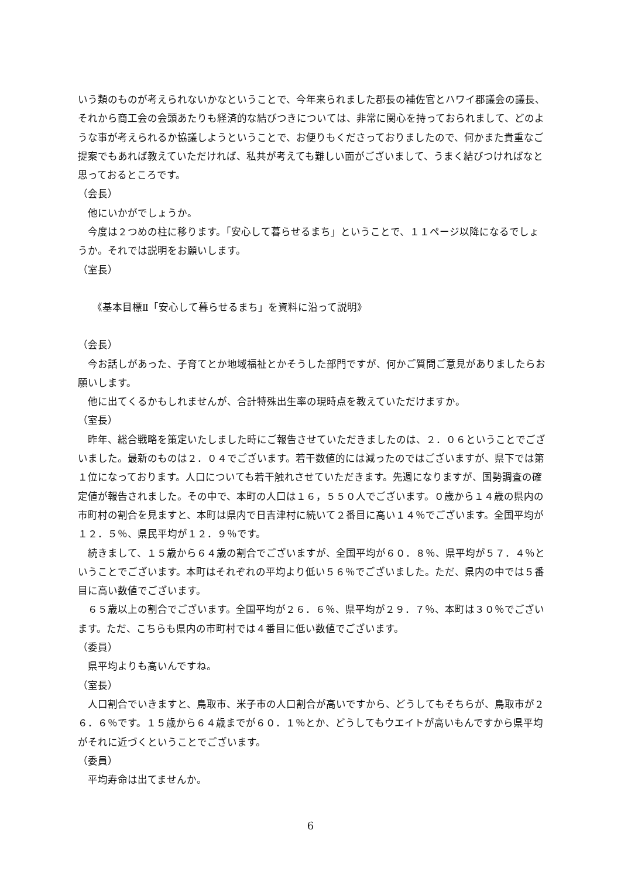いう類のものが考えられないかなということで、今年来られました郡長の補佐官とハワイ郡議会の議長、それから商工会の会頭あたりも経済的な結びつきについては、非常に関心を持っておられまして、どのような事が考えられるか協議しようということで、お便りもくださっておりましたので、何かまた貴重なご提案でもあれば教えていただければ、私共が考えても難しい面がございまして、うまく結びつければなと思っておるところです。
（会長）
他にいかがでしょうか。
今度は２つめの柱に移ります。「安心して暮らせるまち」ということで、１１ページ以降になるでしょうか。それでは説明をお願いします。
（室長）
《基本目標Ⅱ「安心して暮らせるまち」を資料に沿って説明》
（会長）
今お話しがあった、子育てとか地域福祉とかそうした部門ですが、何かご質問ご意見がありましたらお願いします。
他に出てくるかもしれませんが、合計特殊出生率の現時点を教えていただけますか。
（室長）
昨年、総合戦略を策定いたしました時にご報告させていただきましたのは、２．０６ということでございました。最新のものは２．０４でございます。若干数値的には減ったのではございますが、県下では第１位になっております。人口についても若干触れさせていただきます。先週になりますが、国勢調査の確定値が報告されました。その中で、本町の人口は１６，５５０人でございます。０歳から１４歳の県内の市町村の割合を見ますと、本町は県内で日吉津村に続いて２番目に高い１４％でございます。全国平均が１２．５％、県民平均が１２．９％です。
続きまして、１５歳から６４歳の割合でございますが、全国平均が６０．８％、県平均が５７．４％ということでございます。本町はそれぞれの平均より低い５６％でございました。ただ、県内の中では５番目に高い数値でございます。
６５歳以上の割合でございます。全国平均が２６．６％、県平均が２９．７％、本町は３０％でございます。ただ、こちらも県内の市町村では４番目に低い数値でございます。
（委員）
県平均よりも高いんですね。
（室長）
人口割合でいきますと、鳥取市、米子市の人口割合が高いですから、どうしてもそちらが、鳥取市が２６．６％です。１５歳から６４歳までが６０．１％とか、どうしてもウエイトが高いもんですから県平均がそれに近づくということでございます。
（委員）
平均寿命は出てませんか。
6